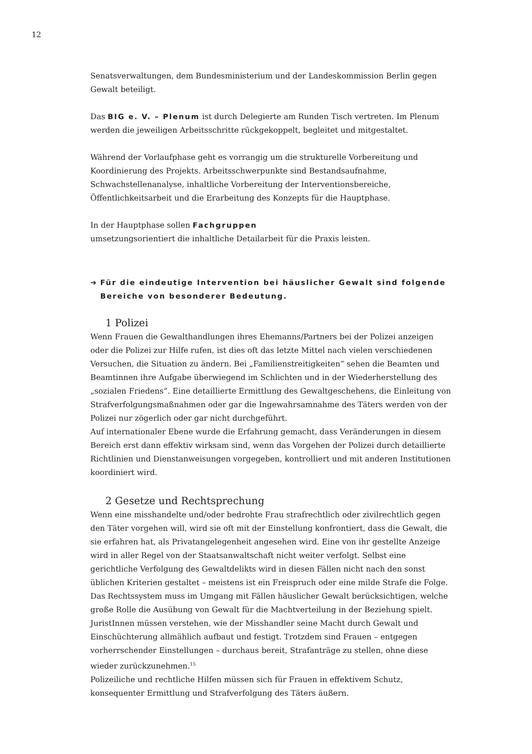12
Senatsverwaltungen, dem Bundesministerium und der Landeskommission Berlin gegen Gewalt beteiligt.
Das BIG e. V. – Plenum ist durch Delegierte am Runden Tisch vertreten. Im Plenum werden die jeweiligen Arbeitsschritte rückgekoppelt, begleitet und mitgestaltet.
Während der Vorlaufphase geht es vorrangig um die strukturelle Vorbereitung und Koordinierung des Projekts. Arbeitsschwerpunkte sind Bestandsaufnahme, Schwachstellenanalyse, inhaltliche Vorbereitung der Interventionsbereiche, Öffentlichkeitsarbeit und die Erarbeitung des Konzepts für die Hauptphase.
In der Hauptphase sollen Fachgruppen
umsetzungsorientiert die inhaltliche Detailarbeit für die Praxis leisten.
➔ Für die eindeutige Intervention bei häuslicher Gewalt sind folgende Bereiche von besonderer Bedeutung.
1 Polizei
Wenn Frauen die Gewalthandlungen ihres Ehemanns/Partners bei der Polizei anzeigen oder die Polizei zur Hilfe rufen, ist dies oft das letzte Mittel nach vielen verschiedenen Versuchen, die Situation zu ändern. Bei „Familienstreitigkeiten“ sehen die Beamten und Beamtinnen ihre Aufgabe überwiegend im Schlichten und in der Wiederherstellung des „sozialen Friedens“. Eine detaillierte Ermittlung des Gewaltgeschehens, die Einleitung von Strafverfolgungsmaßnahmen oder gar die Ingewahrsamnahme des Täters werden von der Polizei nur zögerlich oder gar nicht durchgeführt.
Auf internationaler Ebene wurde die Erfahrung gemacht, dass Veränderungen in diesem Bereich erst dann effektiv wirksam sind, wenn das Vorgehen der Polizei durch detaillierte Richtlinien und Dienstanweisungen vorgegeben, kontrolliert und mit anderen Institutionen koordiniert wird.
2 Gesetze und Rechtsprechung
Wenn eine misshandelte und/oder bedrohte Frau strafrechtlich oder zivilrechtlich gegen den Täter vorgehen will, wird sie oft mit der Einstellung konfrontiert, dass die Gewalt, die sie erfahren hat, als Privatangelegenheit angesehen wird. Eine von ihr gestellte Anzeige wird in aller Regel von der Staatsanwaltschaft nicht weiter verfolgt. Selbst eine gerichtliche Verfolgung des Gewaltdelikts wird in diesen Fällen nicht nach den sonst üblichen Kriterien gestaltet – meistens ist ein Freispruch oder eine milde Strafe die Folge.
Das Rechtssystem muss im Umgang mit Fällen häuslicher Gewalt berücksichtigen, welche große Rolle die Ausübung von Gewalt für die Machtverteilung in der Beziehung spielt. JuristInnen müssen verstehen, wie der Misshandler seine Macht durch Gewalt und Einschüchterung allmählich aufbaut und festigt. Trotzdem sind Frauen – entgegen vorherrschender Einstellungen – durchaus bereit, Strafanträge zu stellen, ohne diese wieder zurückzunehmen.<sup>15</sup>
Polizeiliche und rechtliche Hilfen müssen sich für Frauen in effektivem Schutz, konsequenter Ermittlung und Strafverfolgung des Täters äußern.